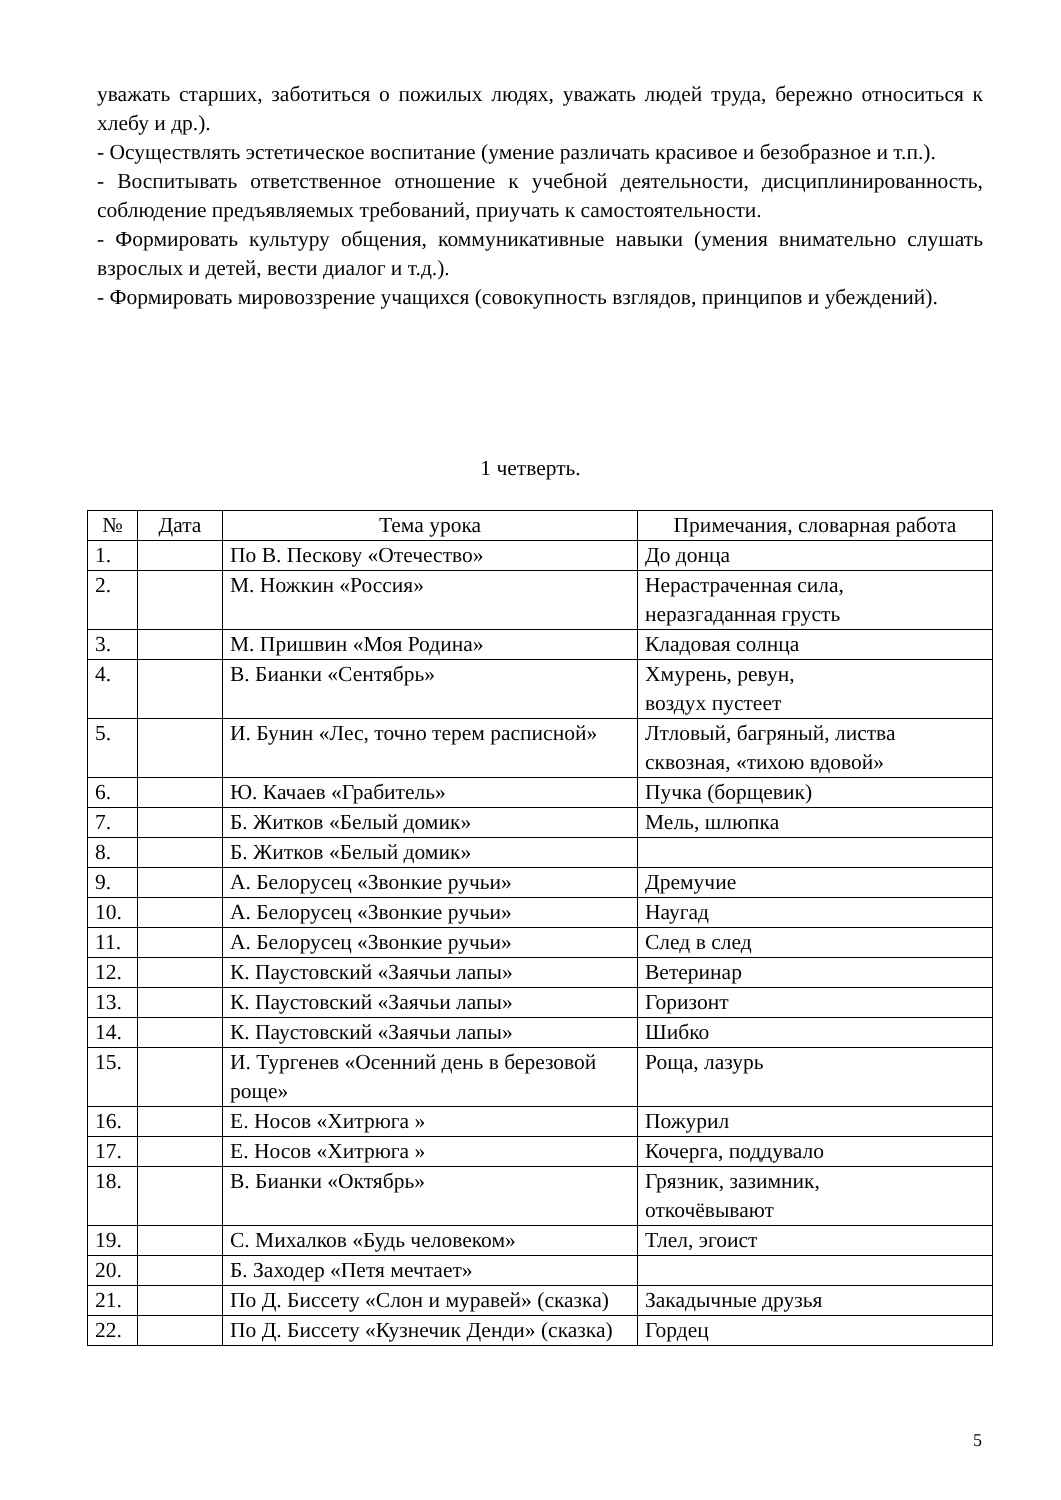уважать старших, заботиться о пожилых людях, уважать людей труда, бережно относиться к хлебу и др.).
- Осуществлять эстетическое воспитание (умение различать красивое и безобразное и т.п.).
- Воспитывать ответственное отношение к учебной деятельности, дисциплинированность, соблюдение предъявляемых требований, приучать к самостоятельности.
- Формировать культуру общения, коммуникативные навыки (умения внимательно слушать взрослых и детей, вести диалог и т.д.).
- Формировать мировоззрение учащихся (совокупность взглядов, принципов и убеждений).
1 четверть.
| № | Дата | Тема урока | Примечания, словарная работа |
| --- | --- | --- | --- |
| 1. | | По В. Пескову «Отечество» | До донца |
| 2. | | М. Ножкин «Россия» | Нерастраченная сила, неразгаданная грусть |
| 3. | | М. Пришвин «Моя Родина» | Кладовая солнца |
| 4. | | В. Бианки «Сентябрь» | Хмурень, ревун, воздух пустеет |
| 5. | | И. Бунин «Лес, точно терем расписной» | Лтловый, багряный, листва сквозная, «тихою вдовой» |
| 6. | | Ю. Качаев «Грабитель» | Пучка (борщевик) |
| 7. | | Б. Житков «Белый домик» | Мель, шлюпка |
| 8. | | Б. Житков «Белый домик» | |
| 9. | | А. Белорусец «Звонкие ручьи» | Дремучие |
| 10. | | А. Белорусец «Звонкие ручьи» | Наугад |
| 11. | | А. Белорусец «Звонкие ручьи» | След в след |
| 12. | | К. Паустовский «Заячьи лапы» | Ветеринар |
| 13. | | К. Паустовский «Заячьи лапы» | Горизонт |
| 14. | | К. Паустовский «Заячьи лапы» | Шибко |
| 15. | | И. Тургенев «Осенний день в березовой роще» | Роща, лазурь |
| 16. | | Е. Носов «Хитрюга » | Пожурил |
| 17. | | Е. Носов «Хитрюга » | Кочерга, поддувало |
| 18. | | В. Бианки «Октябрь» | Грязник, зазимник, откочёвывают |
| 19. | | С. Михалков «Будь человеком» | Тлел, эгоист |
| 20. | | Б. Заходер «Петя мечтает» | |
| 21. | | По Д. Биссету «Слон и муравей» (сказка) | Закадычные друзья |
| 22. | | По Д. Биссету «Кузнечик Денди» (сказка) | Гордец |
5